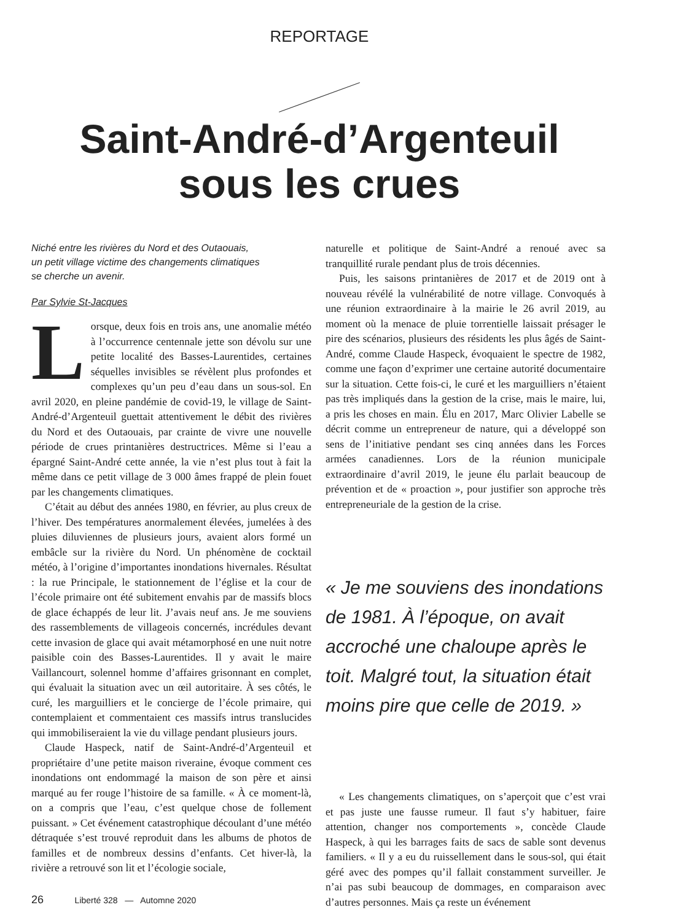REPORTAGE
Saint-André-d’Argenteuil
sous les crues
Niché entre les rivières du Nord et des Outaouais,
un petit village victime des changements climatiques
se cherche un avenir.
Par Sylvie St-Jacques
Lorsque, deux fois en trois ans, une anomalie météo à l’occurrence centennale jette son dévolu sur une petite localité des Basses-Laurentides, certaines séquelles invisibles se révèlent plus profondes et complexes qu’un peu d’eau dans un sous-sol. En avril 2020, en pleine pandémie de covid-19, le village de Saint-André-d’Argenteuil guettait attentivement le débit des rivières du Nord et des Outaouais, par crainte de vivre une nouvelle période de crues printanières destructrices. Même si l’eau a épargné Saint-André cette année, la vie n’est plus tout à fait la même dans ce petit village de 3 000 âmes frappé de plein fouet par les changements climatiques.
C’était au début des années 1980, en février, au plus creux de l’hiver. Des températures anormalement élevées, jumelées à des pluies diluviennes de plusieurs jours, avaient alors formé un embâcle sur la rivière du Nord. Un phénomène de cocktail météo, à l’origine d’importantes inondations hivernales. Résultat : la rue Principale, le stationnement de l’église et la cour de l’école primaire ont été subitement envahis par de massifs blocs de glace échappés de leur lit. J’avais neuf ans. Je me souviens des rassemblements de villageois concernés, incrédules devant cette invasion de glace qui avait métamorphosé en une nuit notre paisible coin des Basses-Laurentides. Il y avait le maire Vaillancourt, solennel homme d’affaires grisonnant en complet, qui évaluait la situation avec un œil autoritaire. À ses côtés, le curé, les marguilliers et le concierge de l’école primaire, qui contemplaient et commentaient ces massifs intrus translucides qui immobiliseraient la vie du village pendant plusieurs jours.
Claude Haspeck, natif de Saint-André-d’Argenteuil et propriétaire d’une petite maison riveraine, évoque comment ces inondations ont endommagé la maison de son père et ainsi marqué au fer rouge l’histoire de sa famille. « À ce moment-là, on a compris que l’eau, c’est quelque chose de follement puissant. » Cet événement catastrophique découlant d’une météo détraquée s’est trouvé reproduit dans les albums de photos de familles et de nombreux dessins d’enfants. Cet hiver-là, la rivière a retrouvé son lit et l’écologie sociale,
naturelle et politique de Saint-André a renoué avec sa tranquillité rurale pendant plus de trois décennies.
Puis, les saisons printanières de 2017 et de 2019 ont à nouveau révélé la vulnérabilité de notre village. Convoqués à une réunion extraordinaire à la mairie le 26 avril 2019, au moment où la menace de pluie torrentielle laissait présager le pire des scénarios, plusieurs des résidents les plus âgés de Saint-André, comme Claude Haspeck, évoquaient le spectre de 1982, comme une façon d’exprimer une certaine autorité documentaire sur la situation. Cette fois-ci, le curé et les marguilliers n’étaient pas très impliqués dans la gestion de la crise, mais le maire, lui, a pris les choses en main. Élu en 2017, Marc Olivier Labelle se décrit comme un entrepreneur de nature, qui a développé son sens de l’initiative pendant ses cinq années dans les Forces armées canadiennes. Lors de la réunion municipale extraordinaire d’avril 2019, le jeune élu parlait beaucoup de prévention et de « proaction », pour justifier son approche très entrepreneuriale de la gestion de la crise.
« Je me souviens des inondations de 1981. À l’époque, on avait accroché une chaloupe après le toit. Malgré tout, la situation était moins pire que celle de 2019. »
« Les changements climatiques, on s’aperçoit que c’est vrai et pas juste une fausse rumeur. Il faut s’y habituer, faire attention, changer nos comportements », concède Claude Haspeck, à qui les barrages faits de sacs de sable sont devenus familiers. « Il y a eu du ruissellement dans le sous-sol, qui était géré avec des pompes qu’il fallait constamment surveiller. Je n’ai pas subi beaucoup de dommages, en comparaison avec d’autres personnes. Mais ça reste un événement
26 Liberté 328 — Automne 2020